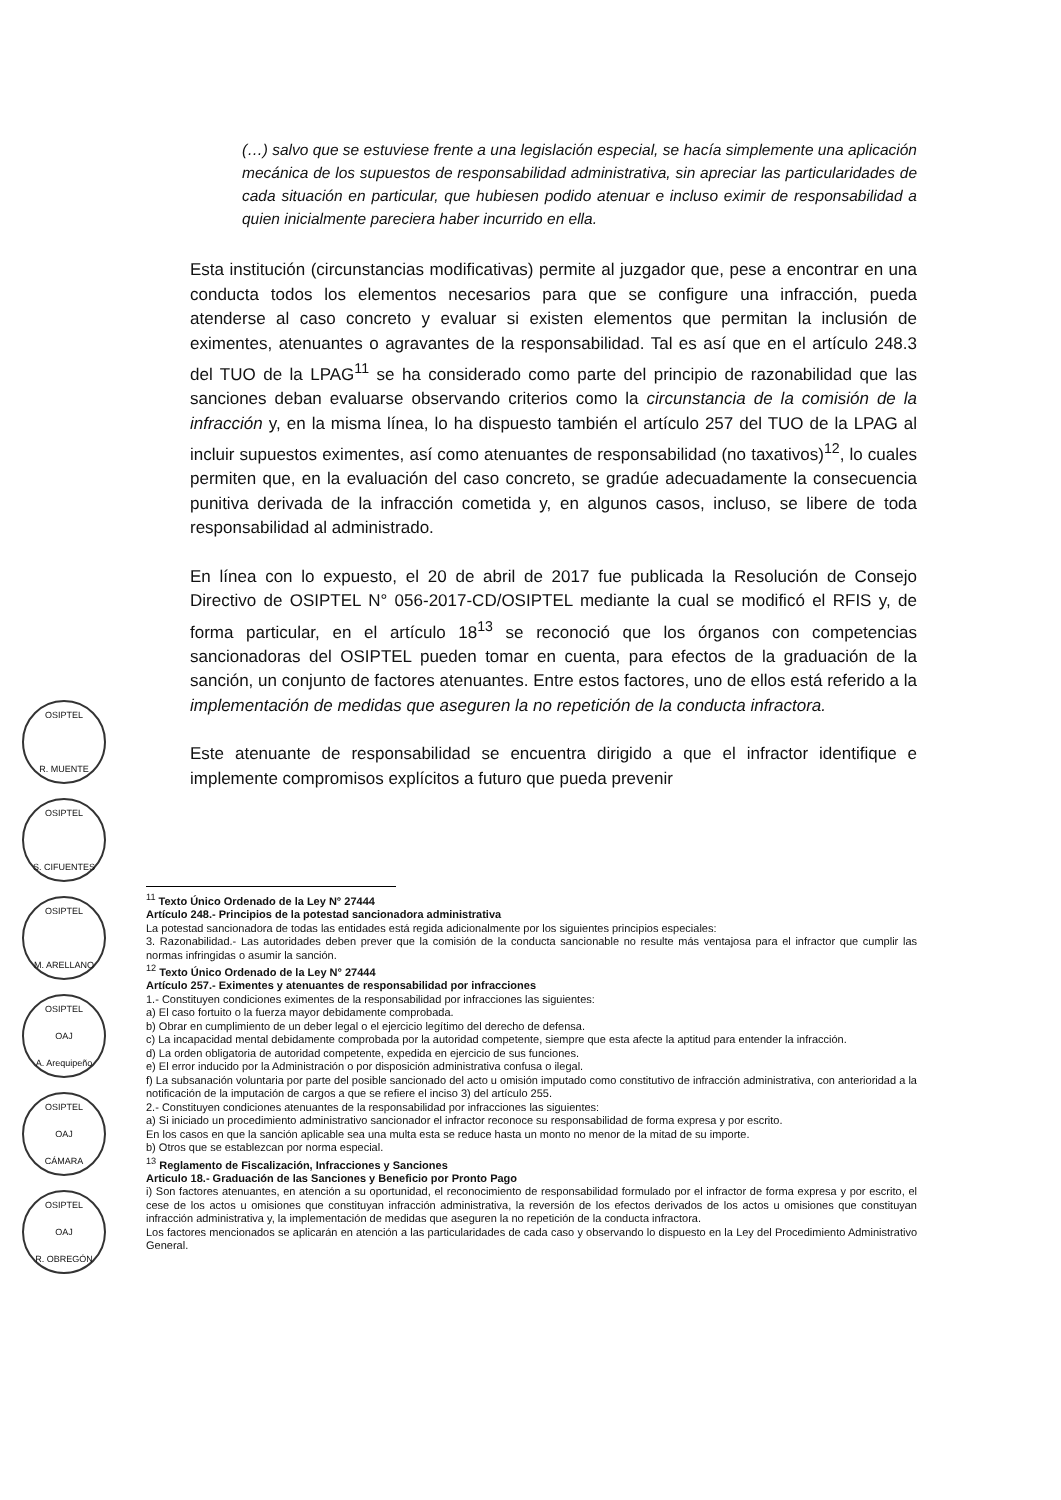OSIPTEL
R. MUENTE
OSIPTEL
S. CIFUENTES
OSIPTEL
M. ARELLANO
OSIPTEL
OAJ
A. Arequipeño
OSIPTEL
OAJ
CÁMARA
OSIPTEL
OAJ
R. OBREGÓN
(…) salvo que se estuviese frente a una legislación especial, se hacía simplemente una aplicación mecánica de los supuestos de responsabilidad administrativa, sin apreciar las particularidades de cada situación en particular, que hubiesen podido atenuar e incluso eximir de responsabilidad a quien inicialmente pareciera haber incurrido en ella.
Esta institución (circunstancias modificativas) permite al juzgador que, pese a encontrar en una conducta todos los elementos necesarios para que se configure una infracción, pueda atenderse al caso concreto y evaluar si existen elementos que permitan la inclusión de eximentes, atenuantes o agravantes de la responsabilidad. Tal es así que en el artículo 248.3 del TUO de la LPAG<sup>11</sup> se ha considerado como parte del principio de razonabilidad que las sanciones deban evaluarse observando criterios como la circunstancia de la comisión de la infracción y, en la misma línea, lo ha dispuesto también el artículo 257 del TUO de la LPAG al incluir supuestos eximentes, así como atenuantes de responsabilidad (no taxativos)<sup>12</sup>, lo cuales permiten que, en la evaluación del caso concreto, se gradúe adecuadamente la consecuencia punitiva derivada de la infracción cometida y, en algunos casos, incluso, se libere de toda responsabilidad al administrado.
En línea con lo expuesto, el 20 de abril de 2017 fue publicada la Resolución de Consejo Directivo de OSIPTEL N° 056-2017-CD/OSIPTEL mediante la cual se modificó el RFIS y, de forma particular, en el artículo 18<sup>13</sup> se reconoció que los órganos con competencias sancionadoras del OSIPTEL pueden tomar en cuenta, para efectos de la graduación de la sanción, un conjunto de factores atenuantes. Entre estos factores, uno de ellos está referido a la implementación de medidas que aseguren la no repetición de la conducta infractora.
Este atenuante de responsabilidad se encuentra dirigido a que el infractor identifique e implemente compromisos explícitos a futuro que pueda prevenir
<sup>11</sup> Texto Único Ordenado de la Ley N° 27444
Artículo 248.- Principios de la potestad sancionadora administrativa
La potestad sancionadora de todas las entidades está regida adicionalmente por los siguientes principios especiales:
3. Razonabilidad.- Las autoridades deben prever que la comisión de la conducta sancionable no resulte más ventajosa para el infractor que cumplir las normas infringidas o asumir la sanción.
<sup>12</sup> Texto Único Ordenado de la Ley N° 27444
Artículo 257.- Eximentes y atenuantes de responsabilidad por infracciones
1.- Constituyen condiciones eximentes de la responsabilidad por infracciones las siguientes:
a) El caso fortuito o la fuerza mayor debidamente comprobada.
b) Obrar en cumplimiento de un deber legal o el ejercicio legítimo del derecho de defensa.
c) La incapacidad mental debidamente comprobada por la autoridad competente, siempre que esta afecte la aptitud para entender la infracción.
d) La orden obligatoria de autoridad competente, expedida en ejercicio de sus funciones.
e) El error inducido por la Administración o por disposición administrativa confusa o ilegal.
f) La subsanación voluntaria por parte del posible sancionado del acto u omisión imputado como constitutivo de infracción administrativa, con anterioridad a la notificación de la imputación de cargos a que se refiere el inciso 3) del artículo 255.
2.- Constituyen condiciones atenuantes de la responsabilidad por infracciones las siguientes:
a) Si iniciado un procedimiento administrativo sancionador el infractor reconoce su responsabilidad de forma expresa y por escrito.
En los casos en que la sanción aplicable sea una multa esta se reduce hasta un monto no menor de la mitad de su importe.
b) Otros que se establezcan por norma especial.
<sup>13</sup> Reglamento de Fiscalización, Infracciones y Sanciones
Articulo 18.- Graduación de las Sanciones y Beneficio por Pronto Pago
i) Son factores atenuantes, en atención a su oportunidad, el reconocimiento de responsabilidad formulado por el infractor de forma expresa y por escrito, el cese de los actos u omisiones que constituyan infracción administrativa, la reversión de los efectos derivados de los actos u omisiones que constituyan infracción administrativa y, la implementación de medidas que aseguren la no repetición de la conducta infractora.
Los factores mencionados se aplicarán en atención a las particularidades de cada caso y observando lo dispuesto en la Ley del Procedimiento Administrativo General.